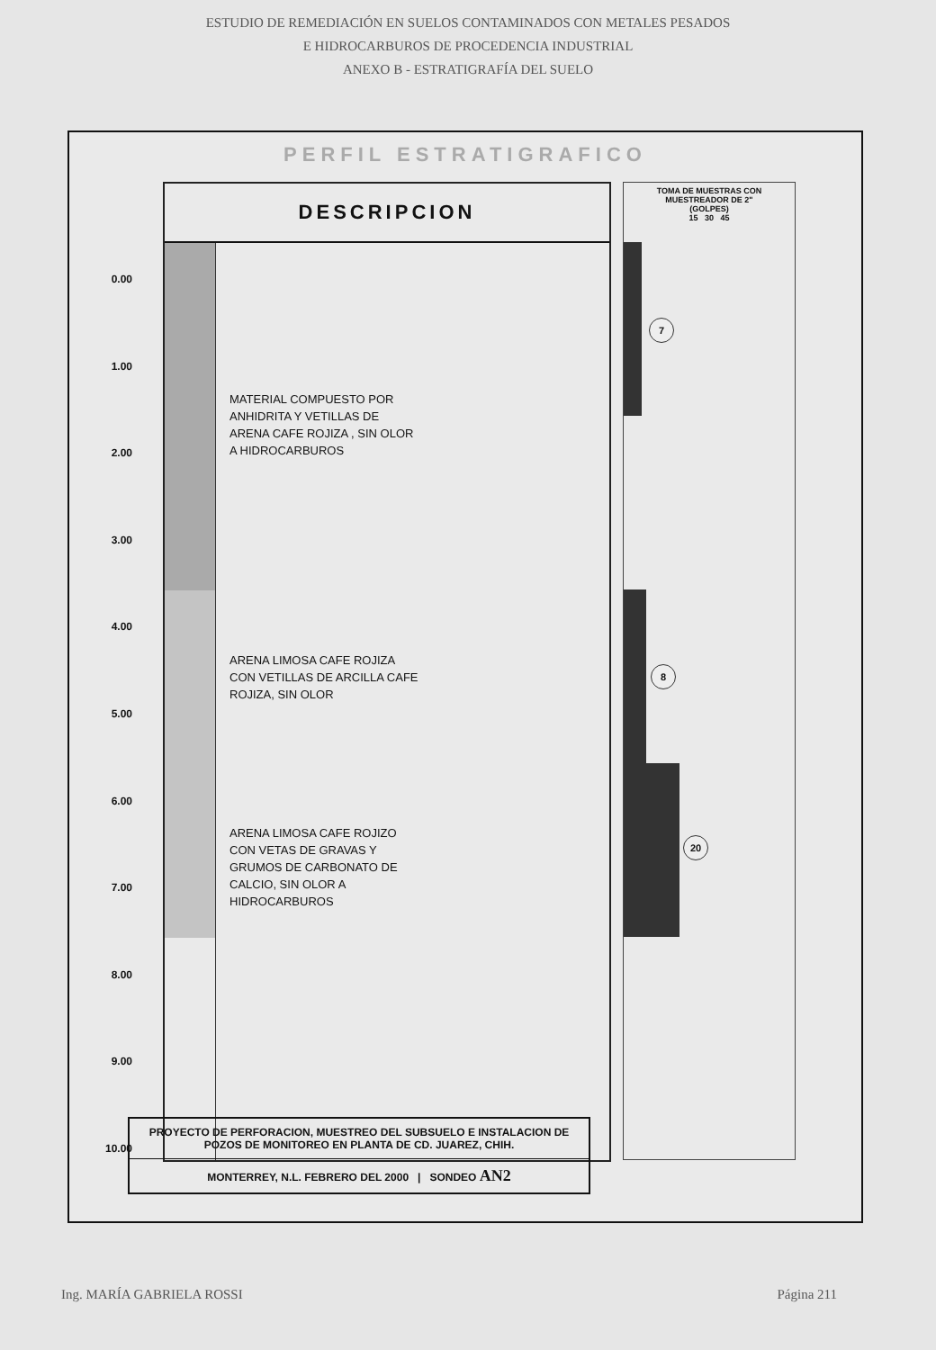ESTUDIO DE REMEDIACIÓN EN SUELOS CONTAMINADOS CON METALES PESADOS
E HIDROCARBUROS DE PROCEDENCIA INDUSTRIAL
ANEXO B - ESTRATIGRAFÍA DEL SUELO
PERFIL ESTRATIGRAFICO
0.00
1.00
2.00
3.00
4.00
5.00
6.00
7.00
8.00
9.00
10.00
DESCRIPCION
MATERIAL COMPUESTO POR
ANHIDRITA Y VETILLAS DE
ARENA CAFE ROJIZA , SIN OLOR
A HIDROCARBUROS
ARENA LIMOSA CAFE ROJIZA
CON VETILLAS DE ARCILLA CAFE
ROJIZA, SIN OLOR
ARENA LIMOSA CAFE ROJIZO
CON VETAS DE GRAVAS Y
GRUMOS DE CARBONATO DE
CALCIO, SIN OLOR A
HIDROCARBUROS
TOMA DE MUESTRAS CON
MUESTREADOR DE 2"
(GOLPES)
15 30 45
7
8
20
PROYECTO DE PERFORACION, MUESTREO DEL SUBSUELO E INSTALACION DE POZOS DE MONITOREO EN PLANTA DE CD. JUAREZ, CHIH.
MONTERREY, N.L. FEBRERO DEL 2000 | SONDEO AN2
Ing. MARÍA GABRIELA ROSSI Página 211